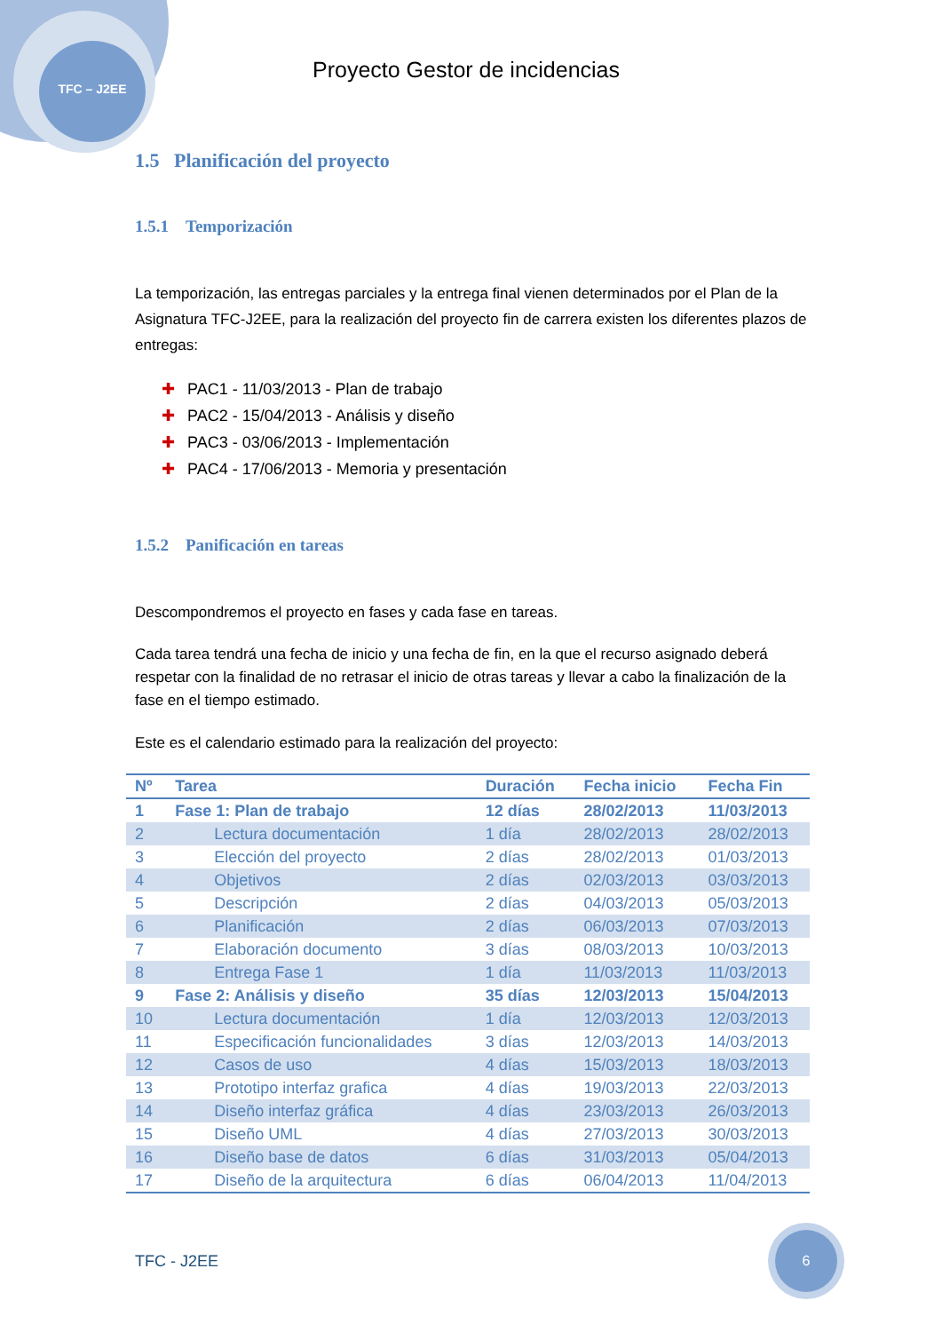TFC – J2EE
Proyecto Gestor de incidencias
1.5 Planificación del proyecto
1.5.1 Temporización
La temporización, las entregas parciales y la entrega final vienen determinados por el Plan de la Asignatura TFC-J2EE, para la realización del proyecto fin de carrera existen los diferentes plazos de entregas:
✚ PAC1 - 11/03/2013 - Plan de trabajo
✚ PAC2 - 15/04/2013 - Análisis y diseño
✚ PAC3 - 03/06/2013 - Implementación
✚ PAC4 - 17/06/2013 - Memoria y presentación
1.5.2 Panificación en tareas
Descompondremos el proyecto en fases y cada fase en tareas.
Cada tarea tendrá una fecha de inicio y una fecha de fin, en la que el recurso asignado deberá respetar con la finalidad de no retrasar el inicio de otras tareas y llevar a cabo la finalización de la fase en el tiempo estimado.
Este es el calendario estimado para la realización del proyecto:
| Nº | Tarea | Duración | Fecha inicio | Fecha Fin |
| --- | --- | --- | --- | --- |
| 1 | Fase 1: Plan de trabajo | 12 días | 28/02/2013 | 11/03/2013 |
| 2 | Lectura documentación | 1 día | 28/02/2013 | 28/02/2013 |
| 3 | Elección del proyecto | 2 días | 28/02/2013 | 01/03/2013 |
| 4 | Objetivos | 2 días | 02/03/2013 | 03/03/2013 |
| 5 | Descripción | 2 días | 04/03/2013 | 05/03/2013 |
| 6 | Planificación | 2 días | 06/03/2013 | 07/03/2013 |
| 7 | Elaboración documento | 3 días | 08/03/2013 | 10/03/2013 |
| 8 | Entrega Fase 1 | 1 día | 11/03/2013 | 11/03/2013 |
| 9 | Fase 2: Análisis y diseño | 35 días | 12/03/2013 | 15/04/2013 |
| 10 | Lectura documentación | 1 día | 12/03/2013 | 12/03/2013 |
| 11 | Especificación funcionalidades | 3 días | 12/03/2013 | 14/03/2013 |
| 12 | Casos de uso | 4 días | 15/03/2013 | 18/03/2013 |
| 13 | Prototipo interfaz grafica | 4 días | 19/03/2013 | 22/03/2013 |
| 14 | Diseño interfaz gráfica | 4 días | 23/03/2013 | 26/03/2013 |
| 15 | Diseño UML | 4 días | 27/03/2013 | 30/03/2013 |
| 16 | Diseño base de datos | 6 días | 31/03/2013 | 05/04/2013 |
| 17 | Diseño de la arquitectura | 6 días | 06/04/2013 | 11/04/2013 |
TFC - J2EE
6